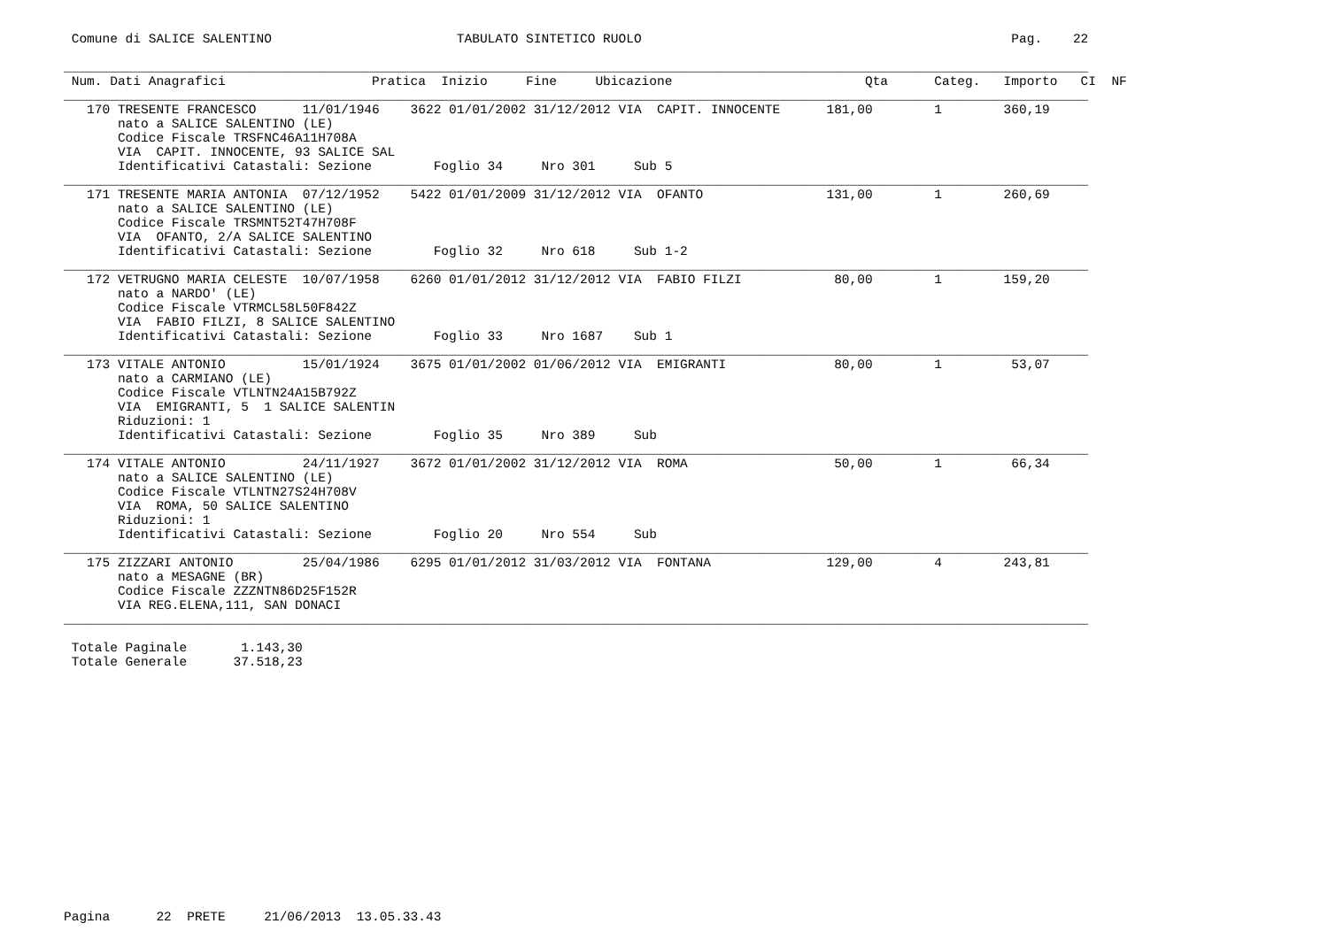Comune di SALICE SALENTINO                        TABULATO SINTETICO RUOLO                                                Pag.    22

_____________________________________________________________________________________________________________________________________
 Num. Dati Anagrafici                   Pratica  Inizio     Fine     Ubicazione                         Qta      Categ.   Importo   CI  NF
_____________________________________________________________________________________________________________________________________
   170 TRESENTE FRANCESCO      11/01/1946    3622 01/01/2002 31/12/2012 VIA  CAPIT. INNOCENTE      181,00        1        360,19
       nato a SALICE SALENTINO (LE)
       Codice Fiscale TRSFNC46A11H708A
       VIA  CAPIT. INNOCENTE, 93 SALICE SAL
       Identificativi Catastali: Sezione        Foglio 34     Nro 301     Sub 5
_____________________________________________________________________________________________________________________________________
   171 TRESENTE MARIA ANTONIA  07/12/1952    5422 01/01/2009 31/12/2012 VIA  OFANTO                131,00        1        260,69
       nato a SALICE SALENTINO (LE)
       Codice Fiscale TRSMNT52T47H708F
       VIA  OFANTO, 2/A SALICE SALENTINO
       Identificativi Catastali: Sezione        Foglio 32     Nro 618     Sub 1-2
_____________________________________________________________________________________________________________________________________
   172 VETRUGNO MARIA CELESTE  10/07/1958    6260 01/01/2012 31/12/2012 VIA  FABIO FILZI            80,00        1        159,20
       nato a NARDO' (LE)
       Codice Fiscale VTRMCL58L50F842Z
       VIA  FABIO FILZI, 8 SALICE SALENTINO
       Identificativi Catastali: Sezione        Foglio 33     Nro 1687    Sub 1
_____________________________________________________________________________________________________________________________________
   173 VITALE ANTONIO          15/01/1924    3675 01/01/2002 01/06/2012 VIA  EMIGRANTI              80,00        1         53,07
       nato a CARMIANO (LE)
       Codice Fiscale VTLNTN24A15B792Z
       VIA  EMIGRANTI, 5  1 SALICE SALENTIN
       Riduzioni: 1
       Identificativi Catastali: Sezione        Foglio 35     Nro 389     Sub
_____________________________________________________________________________________________________________________________________
   174 VITALE ANTONIO          24/11/1927    3672 01/01/2002 31/12/2012 VIA  ROMA                   50,00        1         66,34
       nato a SALICE SALENTINO (LE)
       Codice Fiscale VTLNTN27S24H708V
       VIA  ROMA, 50 SALICE SALENTINO
       Riduzioni: 1
       Identificativi Catastali: Sezione        Foglio 20     Nro 554     Sub
_____________________________________________________________________________________________________________________________________
   175 ZIZZARI ANTONIO         25/04/1986    6295 01/01/2012 31/03/2012 VIA  FONTANA               129,00        4        243,81
       nato a MESAGNE (BR)
       Codice Fiscale ZZZNTN86D25F152R
       VIA REG.ELENA,111, SAN DONACI
_____________________________________________________________________________________________________________________________________

 Totale Paginale       1.143,30
 Totale Generale      37.518,23

















Pagina      22  PRETE     21/06/2013  13.05.33.43